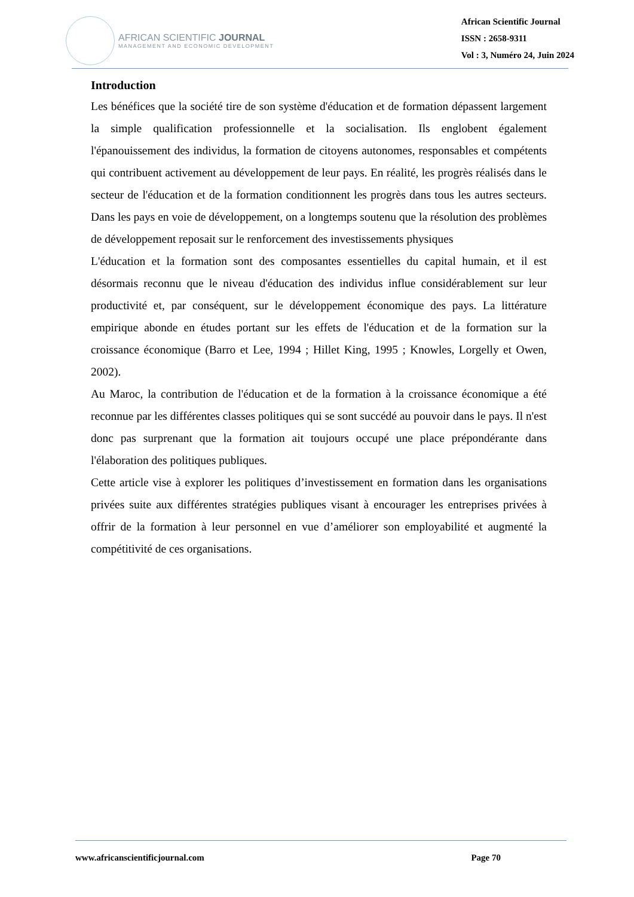AFRICAN SCIENTIFIC JOURNAL
MANAGEMENT AND ECONOMIC DEVELOPMENT
African Scientific Journal
ISSN : 2658-9311
Vol : 3, Numéro 24, Juin 2024
Introduction
Les bénéfices que la société tire de son système d'éducation et de formation dépassent largement la simple qualification professionnelle et la socialisation. Ils englobent également l'épanouissement des individus, la formation de citoyens autonomes, responsables et compétents qui contribuent activement au développement de leur pays. En réalité, les progrès réalisés dans le secteur de l'éducation et de la formation conditionnent les progrès dans tous les autres secteurs. Dans les pays en voie de développement, on a longtemps soutenu que la résolution des problèmes de développement reposait sur le renforcement des investissements physiques
L'éducation et la formation sont des composantes essentielles du capital humain, et il est désormais reconnu que le niveau d'éducation des individus influe considérablement sur leur productivité et, par conséquent, sur le développement économique des pays. La littérature empirique abonde en études portant sur les effets de l'éducation et de la formation sur la croissance économique (Barro et Lee, 1994 ; Hillet King, 1995 ; Knowles, Lorgelly et Owen, 2002).
Au Maroc, la contribution de l'éducation et de la formation à la croissance économique a été reconnue par les différentes classes politiques qui se sont succédé au pouvoir dans le pays. Il n'est donc pas surprenant que la formation ait toujours occupé une place prépondérante dans l'élaboration des politiques publiques.
Cette article vise à explorer les politiques d’investissement en formation dans les organisations privées suite aux différentes stratégies publiques visant à encourager les entreprises privées à offrir de la formation à leur personnel en vue d’améliorer son employabilité et augmenté la compétitivité de ces organisations.
www.africanscientificjournal.com Page 70